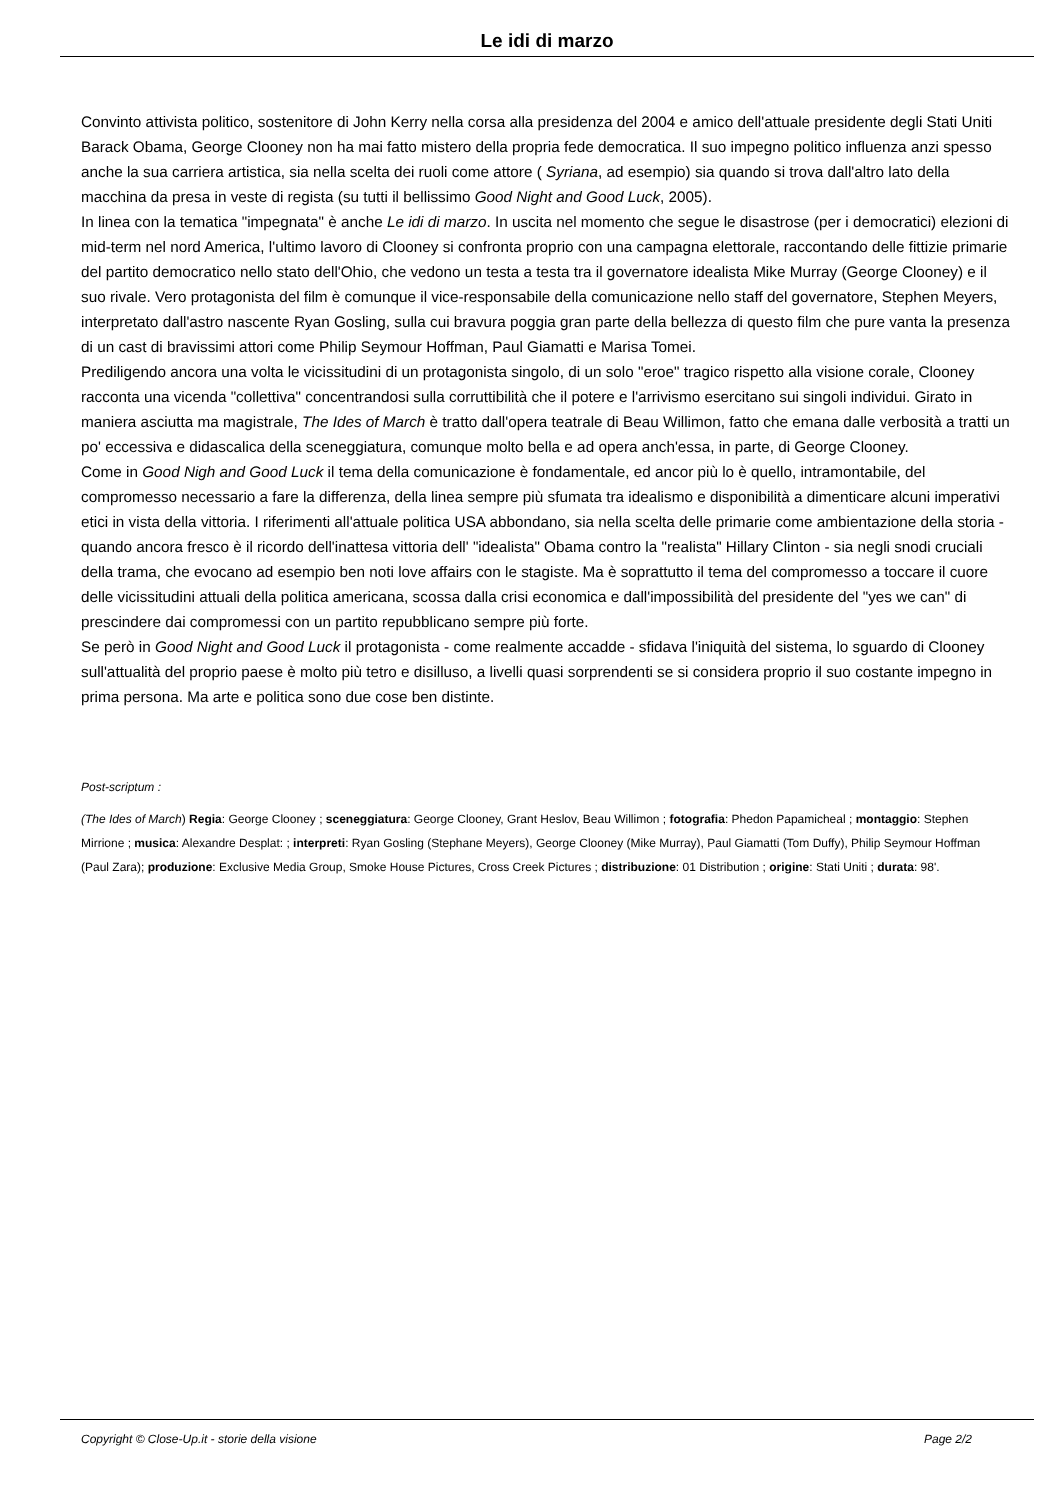Le idi di marzo
Convinto attivista politico, sostenitore di John Kerry nella corsa alla presidenza del 2004 e amico dell'attuale presidente degli Stati Uniti Barack Obama, George Clooney non ha mai fatto mistero della propria fede democratica. Il suo impegno politico influenza anzi spesso anche la sua carriera artistica, sia nella scelta dei ruoli come attore ( Syriana, ad esempio) sia quando si trova dall'altro lato della macchina da presa in veste di regista (su tutti il bellissimo Good Night and Good Luck, 2005).
In linea con la tematica "impegnata" è anche Le idi di marzo. In uscita nel momento che segue le disastrose (per i democratici) elezioni di mid-term nel nord America, l'ultimo lavoro di Clooney si confronta proprio con una campagna elettorale, raccontando delle fittizie primarie del partito democratico nello stato dell'Ohio, che vedono un testa a testa tra il governatore idealista Mike Murray (George Clooney) e il suo rivale. Vero protagonista del film è comunque il vice-responsabile della comunicazione nello staff del governatore, Stephen Meyers, interpretato dall'astro nascente Ryan Gosling, sulla cui bravura poggia gran parte della bellezza di questo film che pure vanta la presenza di un cast di bravissimi attori come Philip Seymour Hoffman, Paul Giamatti e Marisa Tomei.
Prediligendo ancora una volta le vicissitudini di un protagonista singolo, di un solo "eroe" tragico rispetto alla visione corale, Clooney racconta una vicenda "collettiva" concentrandosi sulla corruttibilità che il potere e l'arrivismo esercitano sui singoli individui. Girato in maniera asciutta ma magistrale, The Ides of March è tratto dall'opera teatrale di Beau Willimon, fatto che emana dalle verbosità a tratti un po' eccessiva e didascalica della sceneggiatura, comunque molto bella e ad opera anch'essa, in parte, di George Clooney.
Come in Good Nigh and Good Luck il tema della comunicazione è fondamentale, ed ancor più lo è quello, intramontabile, del compromesso necessario a fare la differenza, della linea sempre più sfumata tra idealismo e disponibilità a dimenticare alcuni imperativi etici in vista della vittoria. I riferimenti all'attuale politica USA abbondano, sia nella scelta delle primarie come ambientazione della storia - quando ancora fresco è il ricordo dell'inattesa vittoria dell' "idealista" Obama contro la "realista" Hillary Clinton - sia negli snodi cruciali della trama, che evocano ad esempio ben noti love affairs con le stagiste. Ma è soprattutto il tema del compromesso a toccare il cuore delle vicissitudini attuali della politica americana, scossa dalla crisi economica e dall'impossibilità del presidente del "yes we can" di prescindere dai compromessi con un partito repubblicano sempre più forte.
Se però in Good Night and Good Luck il protagonista - come realmente accadde - sfidava l'iniquità del sistema, lo sguardo di Clooney sull'attualità del proprio paese è molto più tetro e disilluso, a livelli quasi sorprendenti se si considera proprio il suo costante impegno in prima persona. Ma arte e politica sono due cose ben distinte.
Post-scriptum :
(The Ides of March) Regia: George Clooney ; sceneggiatura: George Clooney, Grant Heslov, Beau Willimon ; fotografia: Phedon Papamicheal ; montaggio: Stephen Mirrione ; musica: Alexandre Desplat: ; interpreti: Ryan Gosling (Stephane Meyers), George Clooney (Mike Murray), Paul Giamatti (Tom Duffy), Philip Seymour Hoffman (Paul Zara); produzione: Exclusive Media Group, Smoke House Pictures, Cross Creek Pictures ; distribuzione: 01 Distribution ; origine: Stati Uniti ; durata: 98'.
Copyright © Close-Up.it - storie della visione Page 2/2